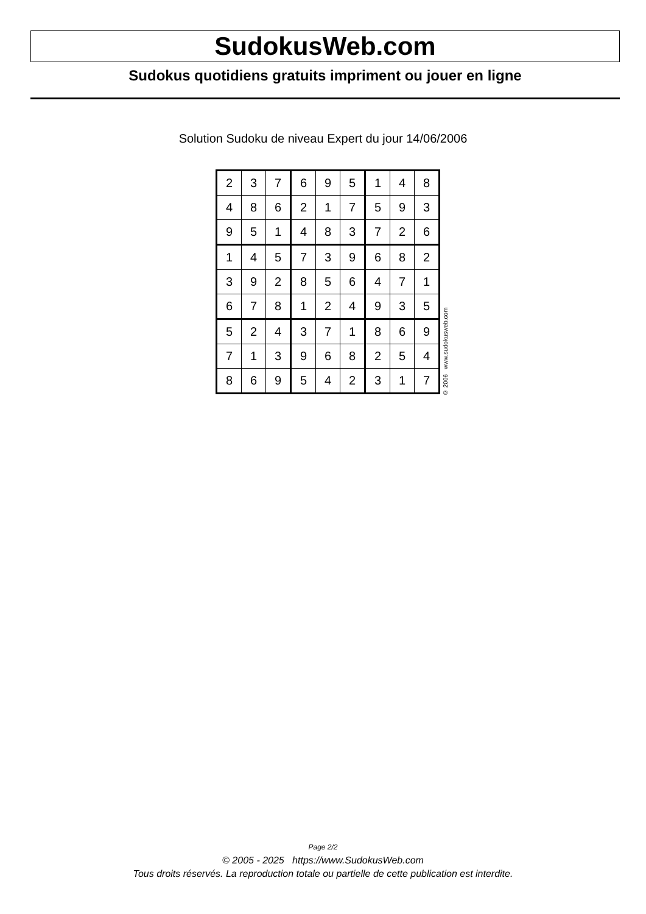SudokusWeb.com
Sudokus quotidiens gratuits impriment ou jouer en ligne
Solution Sudoku de niveau Expert du jour 14/06/2006
| 2 | 3 | 7 | 6 | 9 | 5 | 1 | 4 | 8 |
| 4 | 8 | 6 | 2 | 1 | 7 | 5 | 9 | 3 |
| 9 | 5 | 1 | 4 | 8 | 3 | 7 | 2 | 6 |
| 1 | 4 | 5 | 7 | 3 | 9 | 6 | 8 | 2 |
| 3 | 9 | 2 | 8 | 5 | 6 | 4 | 7 | 1 |
| 6 | 7 | 8 | 1 | 2 | 4 | 9 | 3 | 5 |
| 5 | 2 | 4 | 3 | 7 | 1 | 8 | 6 | 9 |
| 7 | 1 | 3 | 9 | 6 | 8 | 2 | 5 | 4 |
| 8 | 6 | 9 | 5 | 4 | 2 | 3 | 1 | 7 |
© 2006 www.sudokusweb.com
Page 2/2
© 2005 - 2025 https://www.SudokusWeb.com
Tous droits réservés. La reproduction totale ou partielle de cette publication est interdite.